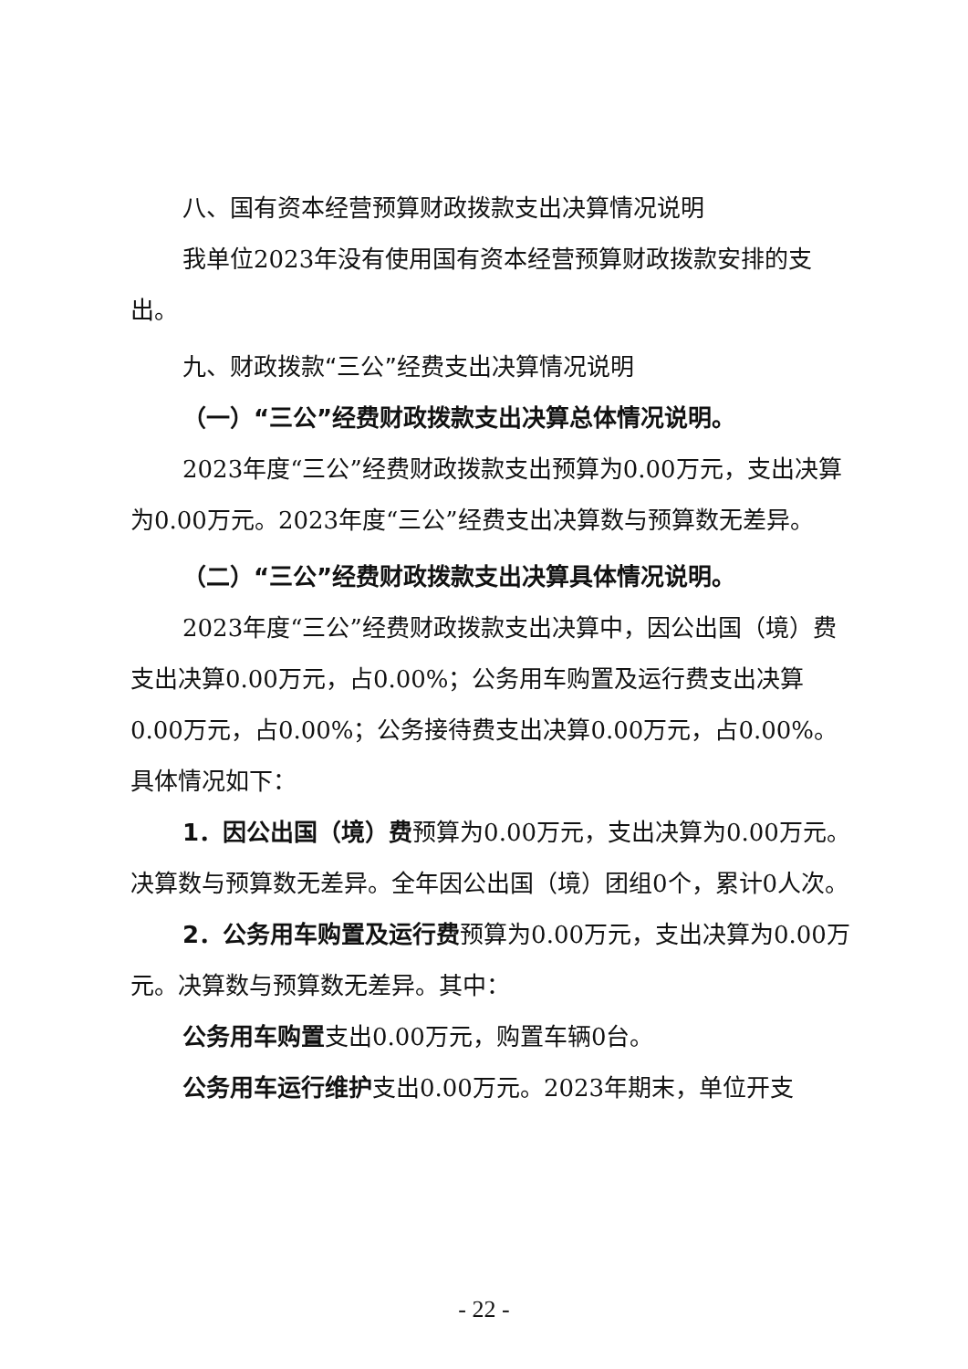八、国有资本经营预算财政拨款支出决算情况说明
我单位2023年没有使用国有资本经营预算财政拨款安排的支出。
九、财政拨款“三公”经费支出决算情况说明
（一）“三公”经费财政拨款支出决算总体情况说明。
2023年度“三公”经费财政拨款支出预算为0.00万元，支出决算为0.00万元。2023年度“三公”经费支出决算数与预算数无差异。
（二）“三公”经费财政拨款支出决算具体情况说明。
2023年度“三公”经费财政拨款支出决算中，因公出国（境）费支出决算0.00万元，占0.00%；公务用车购置及运行费支出决算0.00万元，占0.00%；公务接待费支出决算0.00万元，占0.00%。具体情况如下：
1．因公出国（境）费预算为0.00万元，支出决算为0.00万元。决算数与预算数无差异。全年因公出国（境）团组0个，累计0人次。
2．公务用车购置及运行费预算为0.00万元，支出决算为0.00万元。决算数与预算数无差异。其中：
公务用车购置支出0.00万元，购置车辆0台。
公务用车运行维护支出0.00万元。2023年期末，单位开支
- 22 -